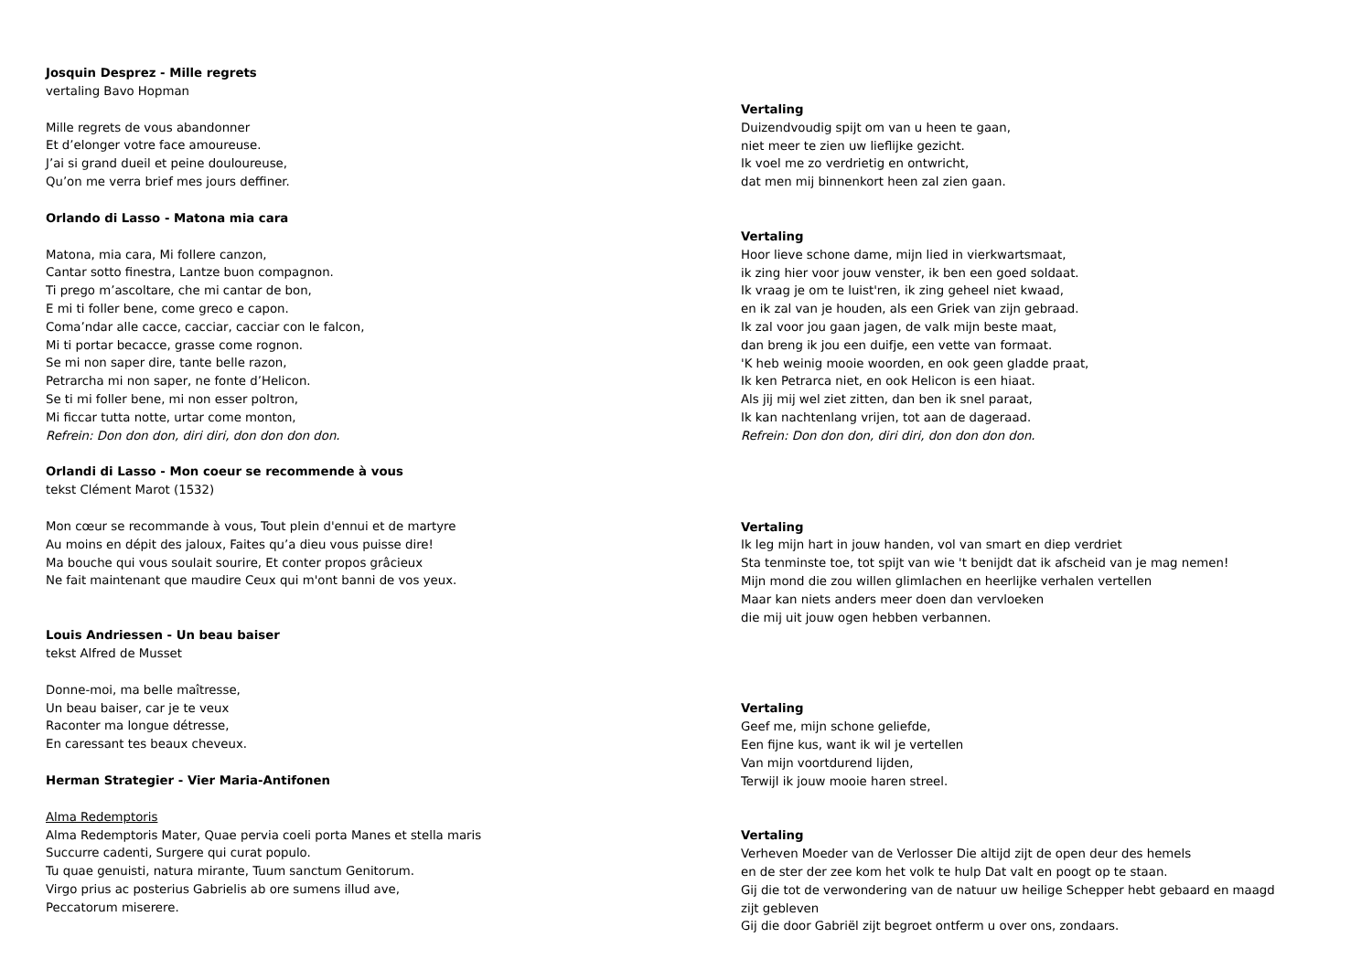Josquin Desprez - Mille regrets
vertaling Bavo Hopman
Mille regrets de vous abandonner
Et d’elonger votre face amoureuse.
J’ai si grand dueil et peine douloureuse,
Qu’on me verra brief mes jours deffiner.
Orlando di Lasso - Matona mia cara
Matona, mia cara, Mi follere canzon,
Cantar sotto finestra, Lantze buon compagnon.
Ti prego m’ascoltare, che mi cantar de bon,
E mi ti foller bene, come greco e capon.
Coma’ndar alle cacce, cacciar, cacciar con le falcon,
Mi ti portar becacce, grasse come rognon.
Se mi non saper dire, tante belle razon,
Petrarcha mi non saper, ne fonte d’Helicon.
Se ti mi foller bene, mi non esser poltron,
Mi ficcar tutta notte, urtar come monton,
Refrein: Don don don, diri diri, don don don don.
Orlandi di Lasso - Mon coeur se recommende à vous
tekst Clément Marot (1532)
Mon cœur se recommande à vous, Tout plein d'ennui et de martyre
Au moins en dépit des jaloux, Faites qu’a dieu vous puisse dire!
Ma bouche qui vous soulait sourire, Et conter propos grâcieux
Ne fait maintenant que maudire Ceux qui m'ont banni de vos yeux.
Louis Andriessen - Un beau baiser
tekst Alfred de Musset
Donne-moi, ma belle maîtresse,
Un beau baiser, car je te veux
Raconter ma longue détresse,
En caressant tes beaux cheveux.
Herman Strategier - Vier Maria-Antifonen
Alma Redemptoris
Alma Redemptoris Mater, Quae pervia coeli porta Manes et stella maris
Succurre cadenti, Surgere qui curat populo.
Tu quae genuisti, natura mirante, Tuum sanctum Genitorum.
Virgo prius ac posterius Gabrielis ab ore sumens illud ave,
Peccatorum miserere.
Vertaling
Duizendvoudig spijt om van u heen te gaan,
niet meer te zien uw lieflijke gezicht.
Ik voel me zo verdrietig en ontwricht,
dat men mij binnenkort heen zal zien gaan.
Vertaling
Hoor lieve schone dame, mijn lied in vierkwartsmaat,
ik zing hier voor jouw venster, ik ben een goed soldaat.
Ik vraag je om te luist'ren, ik zing geheel niet kwaad,
en ik zal van je houden, als een Griek van zijn gebraad.
Ik zal voor jou gaan jagen, de valk mijn beste maat,
dan breng ik jou een duifje, een vette van formaat.
'K heb weinig mooie woorden, en ook geen gladde praat,
Ik ken Petrarca niet, en ook Helicon is een hiaat.
Als jij mij wel ziet zitten, dan ben ik snel paraat,
Ik kan nachtenlang vrijen, tot aan de dageraad.
Refrein: Don don don, diri diri, don don don don.
Vertaling
Ik leg mijn hart in jouw handen, vol van smart en diep verdriet
Sta tenminste toe, tot spijt van wie 't benijdt dat ik afscheid van je mag nemen!
Mijn mond die zou willen glimlachen en heerlijke verhalen vertellen
Maar kan niets anders meer doen dan vervloeken
die mij uit jouw ogen hebben verbannen.
Vertaling
Geef me, mijn schone geliefde,
Een fijne kus, want ik wil je vertellen
Van mijn voortdurend lijden,
Terwijl ik jouw mooie haren streel.
Vertaling
Verheven Moeder van de Verlosser Die altijd zijt de open deur des hemels
en de ster der zee kom het volk te hulp Dat valt en poogt op te staan.
Gij die tot de verwondering van de natuur uw heilige Schepper hebt gebaard en maagd
zijt gebleven
Gij die door Gabriël zijt begroet ontferm u over ons, zondaars.